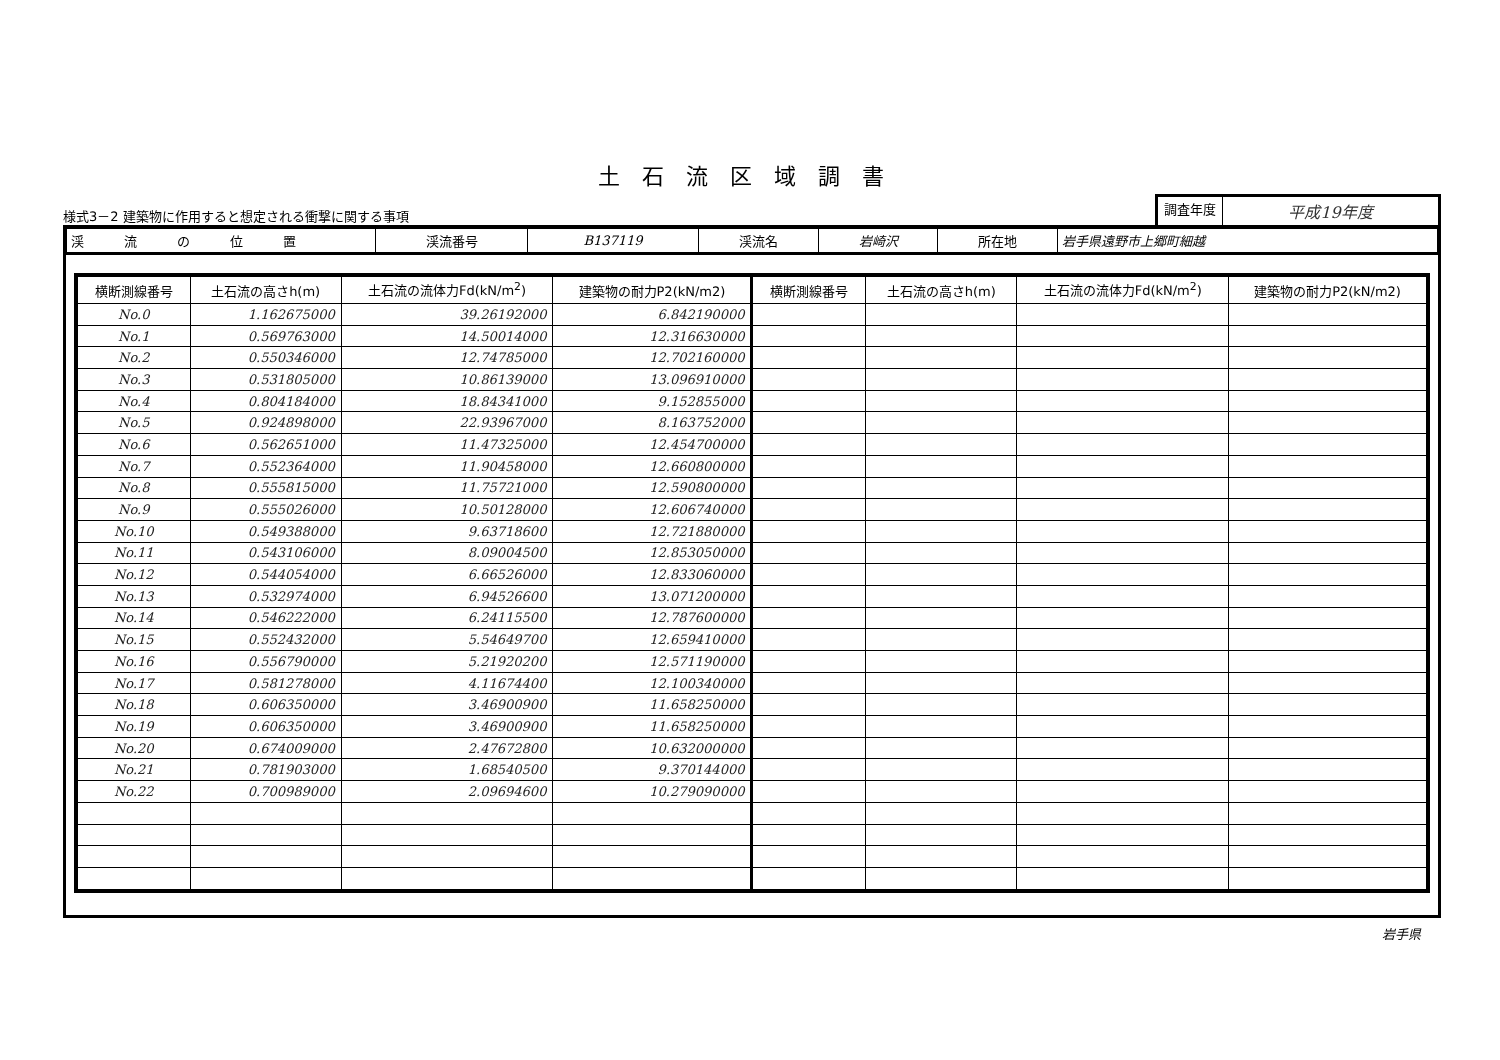土石流区域調書
様式3－2 建築物に作用すると想定される衝撃に関する事項
調査年度
平成19年度
| 渓流の位置 | 渓流番号 | B137119 | 渓流名 | 岩崎沢 | 所在地 | 岩手県遠野市上郷町細越 |
| 横断測線番号 | 土石流の高さh(m) | 土石流の流体力Fd(kN/m<sup>2</sup>) | 建築物の耐力P2(kN/m2) | 横断測線番号 | 土石流の高さh(m) | 土石流の流体力Fd(kN/m<sup>2</sup>) | 建築物の耐力P2(kN/m2) |
| --- | --- | --- | --- | --- | --- | --- | --- |
| No.0 | 1.162675000 | 39.26192000 | 6.842190000 | | | | |
| No.1 | 0.569763000 | 14.50014000 | 12.316630000 | | | | |
| No.2 | 0.550346000 | 12.74785000 | 12.702160000 | | | | |
| No.3 | 0.531805000 | 10.86139000 | 13.096910000 | | | | |
| No.4 | 0.804184000 | 18.84341000 | 9.152855000 | | | | |
| No.5 | 0.924898000 | 22.93967000 | 8.163752000 | | | | |
| No.6 | 0.562651000 | 11.47325000 | 12.454700000 | | | | |
| No.7 | 0.552364000 | 11.90458000 | 12.660800000 | | | | |
| No.8 | 0.555815000 | 11.75721000 | 12.590800000 | | | | |
| No.9 | 0.555026000 | 10.50128000 | 12.606740000 | | | | |
| No.10 | 0.549388000 | 9.63718600 | 12.721880000 | | | | |
| No.11 | 0.543106000 | 8.09004500 | 12.853050000 | | | | |
| No.12 | 0.544054000 | 6.66526000 | 12.833060000 | | | | |
| No.13 | 0.532974000 | 6.94526600 | 13.071200000 | | | | |
| No.14 | 0.546222000 | 6.24115500 | 12.787600000 | | | | |
| No.15 | 0.552432000 | 5.54649700 | 12.659410000 | | | | |
| No.16 | 0.556790000 | 5.21920200 | 12.571190000 | | | | |
| No.17 | 0.581278000 | 4.11674400 | 12.100340000 | | | | |
| No.18 | 0.606350000 | 3.46900900 | 11.658250000 | | | | |
| No.19 | 0.606350000 | 3.46900900 | 11.658250000 | | | | |
| No.20 | 0.674009000 | 2.47672800 | 10.632000000 | | | | |
| No.21 | 0.781903000 | 1.68540500 | 9.370144000 | | | | |
| No.22 | 0.700989000 | 2.09694600 | 10.279090000 | | | | |
岩手県